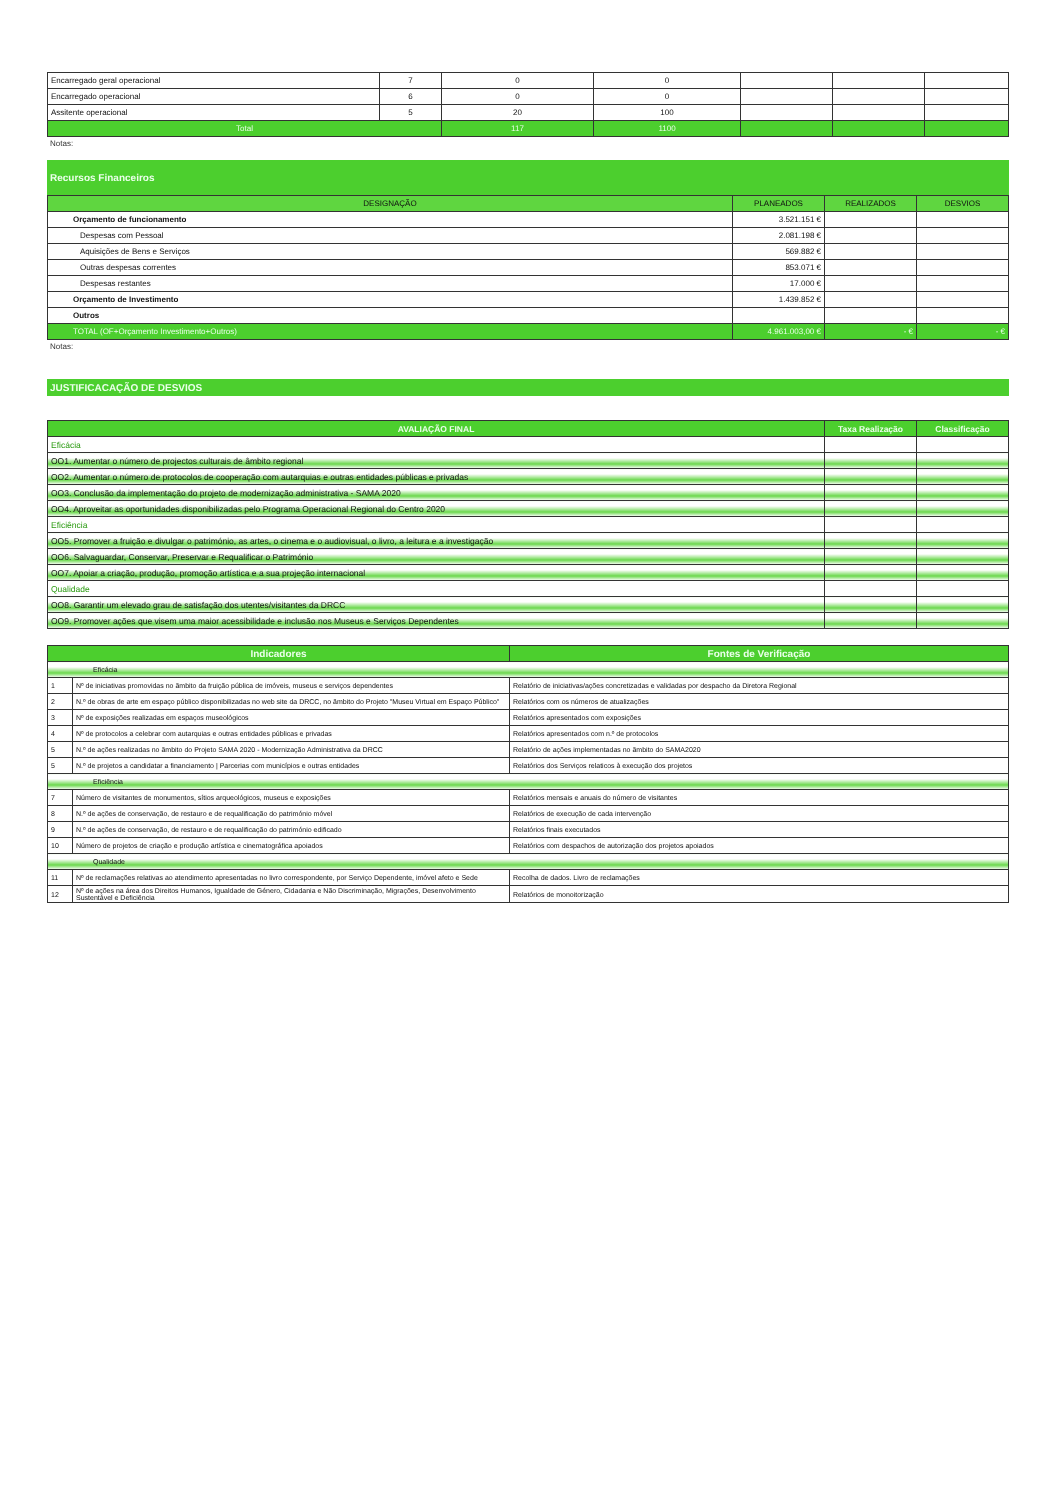| Encarregado geral operacional | 7 | 0 | 0 | | | |
| Encarregado operacional | 6 | 0 | 0 | | | |
| Assitente operacional | 5 | 20 | 100 | | | |
| Total | | 117 | 1100 | | | |
Notas:
Recursos Financeiros
| DESIGNAÇÃO | PLANEADOS | REALIZADOS | DESVIOS |
| --- | --- | --- | --- |
| Orçamento de funcionamento | 3.521.151 € | | |
| Despesas com Pessoal | 2.081.198 € | | |
| Aquisições de Bens e Serviços | 569.882 € | | |
| Outras despesas correntes | 853.071 € | | |
| Despesas restantes | 17.000 € | | |
| Orçamento de Investimento | 1.439.852 € | | |
| Outros | | | |
| TOTAL (OF+Orçamento Investimento+Outros) | 4.961.003,00 € | - € | - € |
Notas:
JUSTIFICACAÇÃO DE DESVIOS
| AVALIAÇÃO FINAL | Taxa Realização | Classificação |
| --- | --- | --- |
| Eficácia | | |
| OO1. Aumentar o número de projectos culturais de âmbito regional | | |
| OO2. Aumentar o número de protocolos de cooperação com autarquias e outras entidades públicas e privadas | | |
| OO3. Conclusão da implementação do projeto de modernização administrativa - SAMA 2020 | | |
| OO4. Aproveitar as oportunidades disponibilizadas pelo Programa Operacional Regional do Centro 2020 | | |
| Eficiência | | |
| OO5. Promover a fruição e divulgar o património, as artes, o cinema e o audiovisual, o livro, a leitura e a investigação | | |
| OO6. Salvaguardar, Conservar, Preservar e Requalificar o Património | | |
| OO7. Apoiar a criação, produção, promoção artística e a sua projeção internacional | | |
| Qualidade | | |
| OO8. Garantir um elevado grau de satisfação dos utentes/visitantes da DRCC | | |
| OO9. Promover ações que visem uma maior acessibilidade e inclusão nos Museus e Serviços Dependentes | | |
| Indicadores | | Fontes de Verificação |
| --- | --- | --- |
| Eficácia | | |
| 1 | Nº de iniciativas promovidas no âmbito da fruição pública de imóveis, museus e serviços dependentes | Relatório de iniciativas/ações concretizadas e validadas por despacho da Diretora Regional |
| 2 | N.º de obras de arte em espaço público disponibilizadas no web site da DRCC, no âmbito do Projeto "Museu Virtual em Espaço Público" | Relatórios com os números de atualizações |
| 3 | Nº de exposições realizadas em espaços museológicos | Relatórios apresentados com exposições |
| 4 | Nº de protocolos a celebrar com autarquias e outras entidades públicas e privadas | Relatórios apresentados com n.º de protocolos |
| 5 | N.º de ações realizadas no âmbito do Projeto SAMA 2020 - Modernização Administrativa da DRCC | Relatório de ações implementadas no âmbito do SAMA2020 |
| 5 | N.º de projetos a candidatar a financiamento / Parcerias com municípios e outras entidades | Relatórios dos Serviços relaticos à execução dos projetos |
| Eficiência | | |
| 7 | Número de visitantes de monumentos, sítios arqueológicos, museus e exposições | Relatórios mensais e anuais do número de visitantes |
| 8 | N.º de ações de conservação, de restauro e de requalificação do património móvel | Relatórios de execução de cada intervenção |
| 9 | N.º de ações de conservação, de restauro e de requalificação do património edificado | Relatórios finais executados |
| 10 | Número de projetos de criação e produção artística e cinematográfica apoiados | Relatórios com despachos de autorização dos projetos apoiados |
| Qualidade | | |
| 11 | Nº de reclamações relativas ao atendimento apresentadas no livro correspondente, por Serviço Dependente, imóvel afeto e Sede | Recolha de dados. Livro de reclamações |
| 12 | Nº de ações na área dos Direitos Humanos, Igualdade de Género, Cidadania e Não Discriminação, Migrações, Desenvolvimento Sustentável e Deficiência | Relatórios de monoitorização |